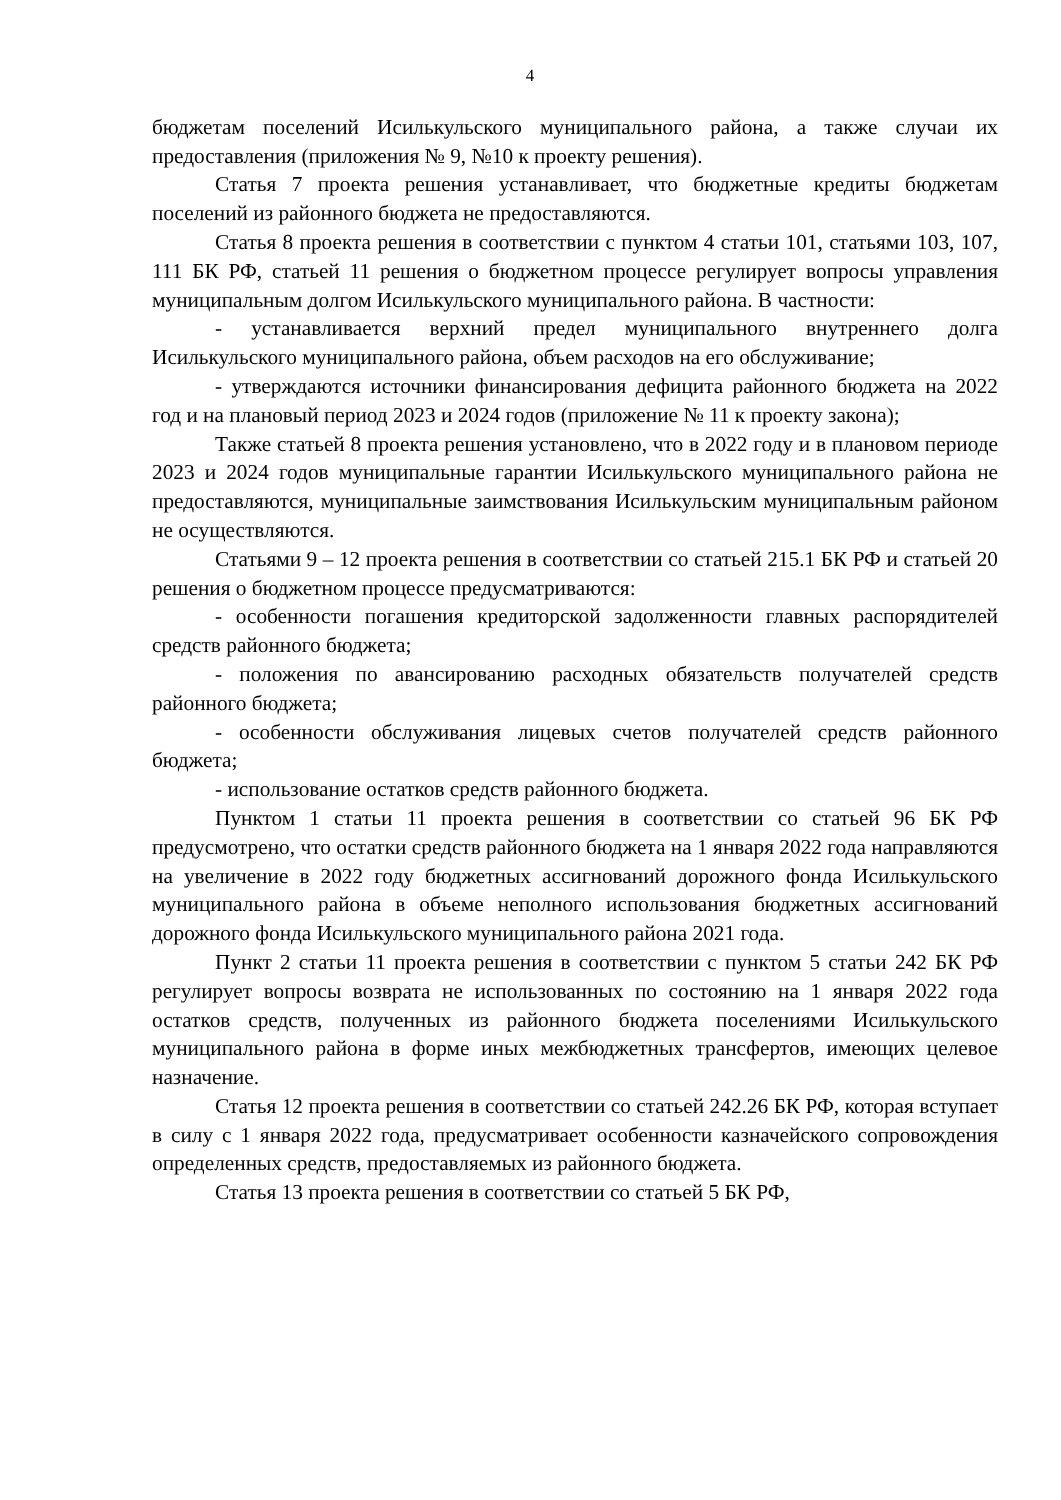4
бюджетам поселений Исилькульского муниципального района, а также случаи их предоставления (приложения № 9, №10 к проекту решения).
Статья 7 проекта решения устанавливает, что бюджетные кредиты бюджетам поселений из районного бюджета не предоставляются.
Статья 8 проекта решения в соответствии с пунктом 4 статьи 101, статьями 103, 107, 111 БК РФ, статьей 11 решения о бюджетном процессе регулирует вопросы управления муниципальным долгом Исилькульского муниципального района. В частности:
- устанавливается верхний предел муниципального внутреннего долга Исилькульского муниципального района, объем расходов на его обслуживание;
- утверждаются источники финансирования дефицита районного бюджета на 2022 год и на плановый период 2023 и 2024 годов (приложение № 11 к проекту закона);
Также статьей 8 проекта решения установлено, что в 2022 году и в плановом периоде 2023 и 2024 годов муниципальные гарантии Исилькульского муниципального района не предоставляются, муниципальные заимствования Исилькульским муниципальным районом не осуществляются.
Статьями 9 – 12 проекта решения в соответствии со статьей 215.1 БК РФ и статьей 20 решения о бюджетном процессе предусматриваются:
- особенности погашения кредиторской задолженности главных распорядителей средств районного бюджета;
- положения по авансированию расходных обязательств получателей средств районного бюджета;
- особенности обслуживания лицевых счетов получателей средств районного бюджета;
- использование остатков средств районного бюджета.
Пунктом 1 статьи 11 проекта решения в соответствии со статьей 96 БК РФ предусмотрено, что остатки средств районного бюджета на 1 января 2022 года направляются на увеличение в 2022 году бюджетных ассигнований дорожного фонда Исилькульского муниципального района в объеме неполного использования бюджетных ассигнований дорожного фонда Исилькульского муниципального района 2021 года.
Пункт 2 статьи 11 проекта решения в соответствии с пунктом 5 статьи 242 БК РФ регулирует вопросы возврата не использованных по состоянию на 1 января 2022 года остатков средств, полученных из районного бюджета поселениями Исилькульского муниципального района в форме иных межбюджетных трансфертов, имеющих целевое назначение.
Статья 12 проекта решения в соответствии со статьей 242.26 БК РФ, которая вступает в силу с 1 января 2022 года, предусматривает особенности казначейского сопровождения определенных средств, предоставляемых из районного бюджета.
Статья 13 проекта решения в соответствии со статьей 5 БК РФ,